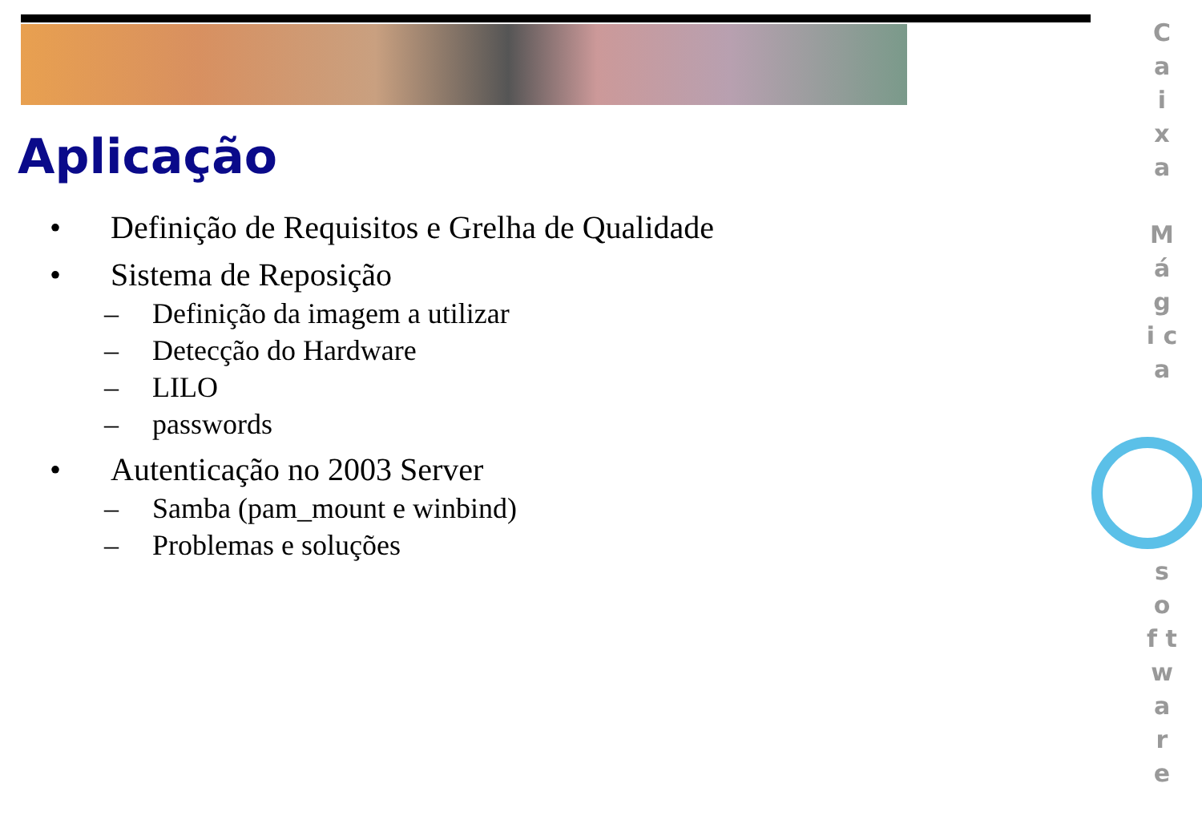Aplicação
• Definição de Requisitos e Grelha de Qualidade
• Sistema de Reposição
– Definição da imagem a utilizar
– Detecção do Hardware
– LILO
– passwords
• Autenticação no 2003 Server
– Samba (pam_mount e winbind)
– Problemas e soluções
C a i x a
M á g i c a
s o f t w a r e